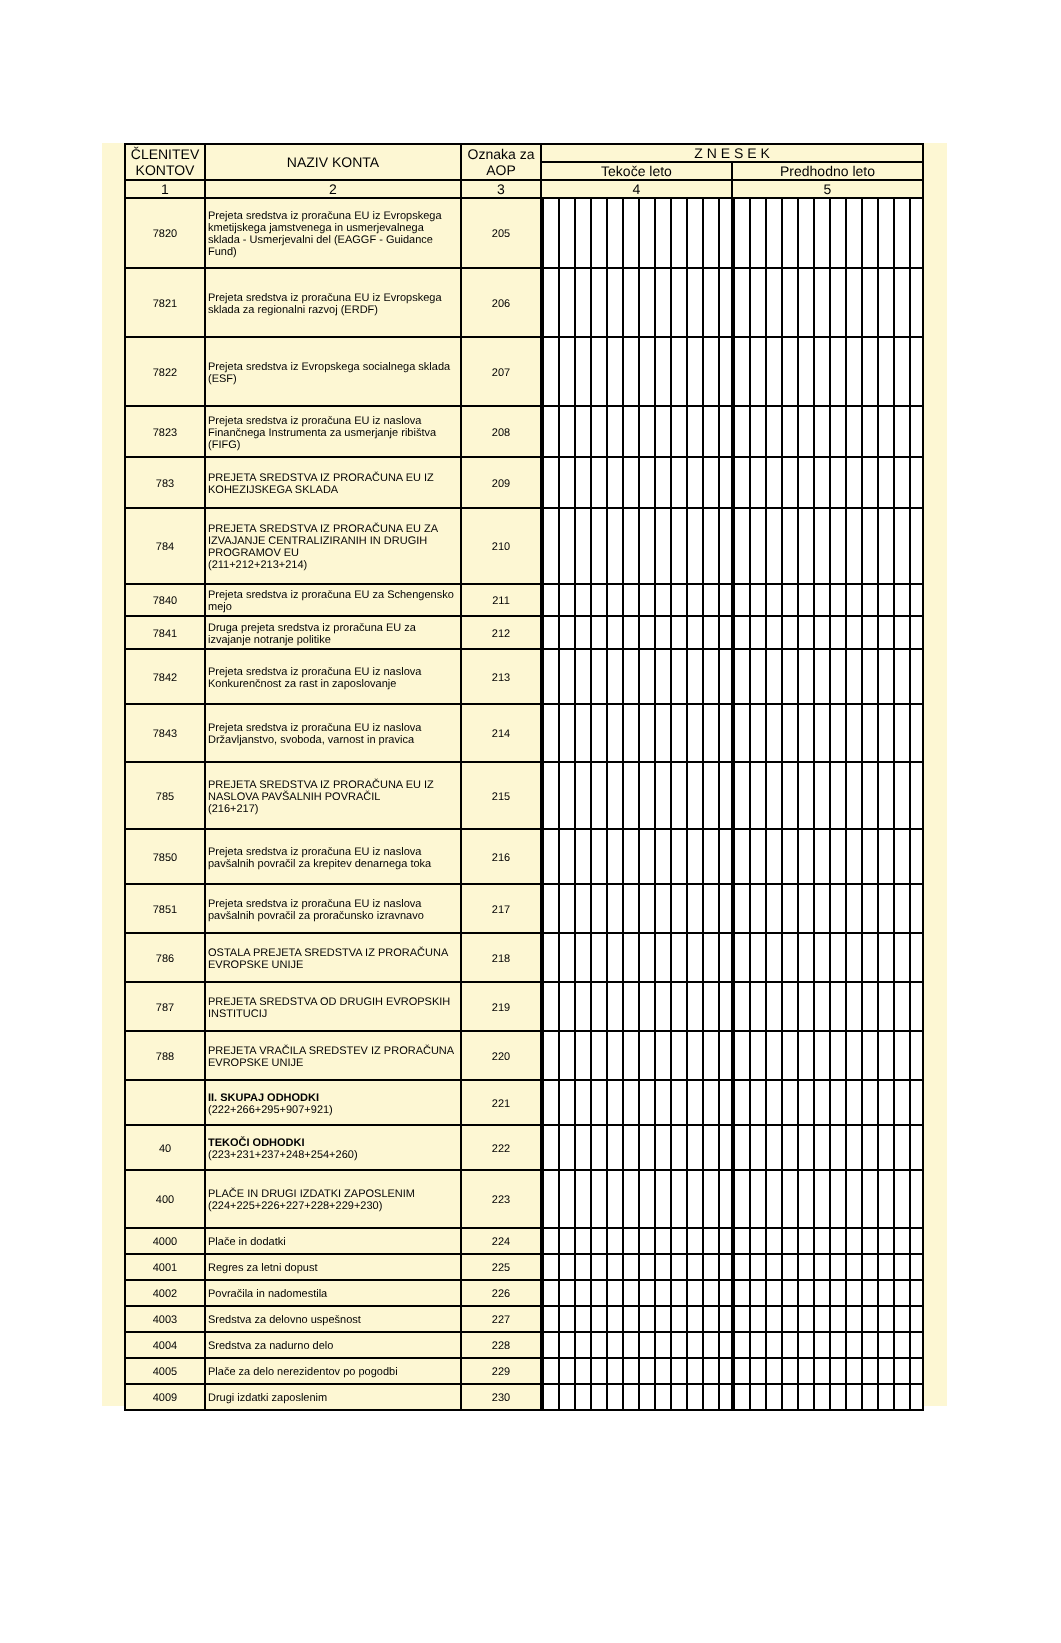| ČLENITEV KONTOV | NAZIV KONTA | Oznaka za AOP | Z N E S E K | |
| --- | --- | --- | --- | --- |
| | | | Tekoče leto | Predhodno leto |
| 1 | 2 | 3 | 4 | 5 |
| 7820 | Prejeta sredstva iz proračuna EU iz Evropskega kmetijskega jamstvenega in usmerjevalnega sklada - Usmerjevalni del (EAGGF - Guidance Fund) | 205 | | |
| 7821 | Prejeta sredstva iz proračuna EU iz Evropskega sklada za regionalni razvoj (ERDF) | 206 | | |
| 7822 | Prejeta sredstva iz Evropskega socialnega sklada (ESF) | 207 | | |
| 7823 | Prejeta sredstva iz proračuna EU iz naslova Finančnega Instrumenta za usmerjanje ribištva (FIFG) | 208 | | |
| 783 | PREJETA SREDSTVA IZ PRORAČUNA EU IZ KOHEZIJSKEGA SKLADA | 209 | | |
| 784 | PREJETA SREDSTVA IZ PRORAČUNA EU ZA IZVAJANJE CENTRALIZIRANIH IN DRUGIH PROGRAMOV EU (211+212+213+214) | 210 | | |
| 7840 | Prejeta sredstva iz proračuna EU za Schengensko mejo | 211 | | |
| 7841 | Druga prejeta sredstva iz proračuna EU za izvajanje notranje politike | 212 | | |
| 7842 | Prejeta sredstva iz proračuna EU iz naslova Konkurenčnost za rast in zaposlovanje | 213 | | |
| 7843 | Prejeta sredstva iz proračuna EU iz naslova Državljanstvo, svoboda, varnost in pravica | 214 | | |
| 785 | PREJETA SREDSTVA IZ PRORAČUNA EU IZ NASLOVA PAVŠALNIH POVRAČIL (216+217) | 215 | | |
| 7850 | Prejeta sredstva iz proračuna EU iz naslova pavšalnih povračil za krepitev denarnega toka | 216 | | |
| 7851 | Prejeta sredstva iz proračuna EU iz naslova pavšalnih povračil za proračunsko izravnavo | 217 | | |
| 786 | OSTALA PREJETA SREDSTVA IZ PRORAČUNA EVROPSKE UNIJE | 218 | | |
| 787 | PREJETA SREDSTVA OD DRUGIH EVROPSKIH INSTITUCIJ | 219 | | |
| 788 | PREJETA VRAČILA SREDSTEV IZ PRORAČUNA EVROPSKE UNIJE | 220 | | |
| | II. SKUPAJ ODHODKI (222+266+295+907+921) | 221 | | |
| 40 | TEKOČI ODHODKI (223+231+237+248+254+260) | 222 | | |
| 400 | PLAČE IN DRUGI IZDATKI ZAPOSLENIM (224+225+226+227+228+229+230) | 223 | | |
| 4000 | Plače in dodatki | 224 | | |
| 4001 | Regres za letni dopust | 225 | | |
| 4002 | Povračila in nadomestila | 226 | | |
| 4003 | Sredstva za delovno uspešnost | 227 | | |
| 4004 | Sredstva za nadurno delo | 228 | | |
| 4005 | Plače za delo nerezidentov po pogodbi | 229 | | |
| 4009 | Drugi izdatki zaposlenim | 230 | | |